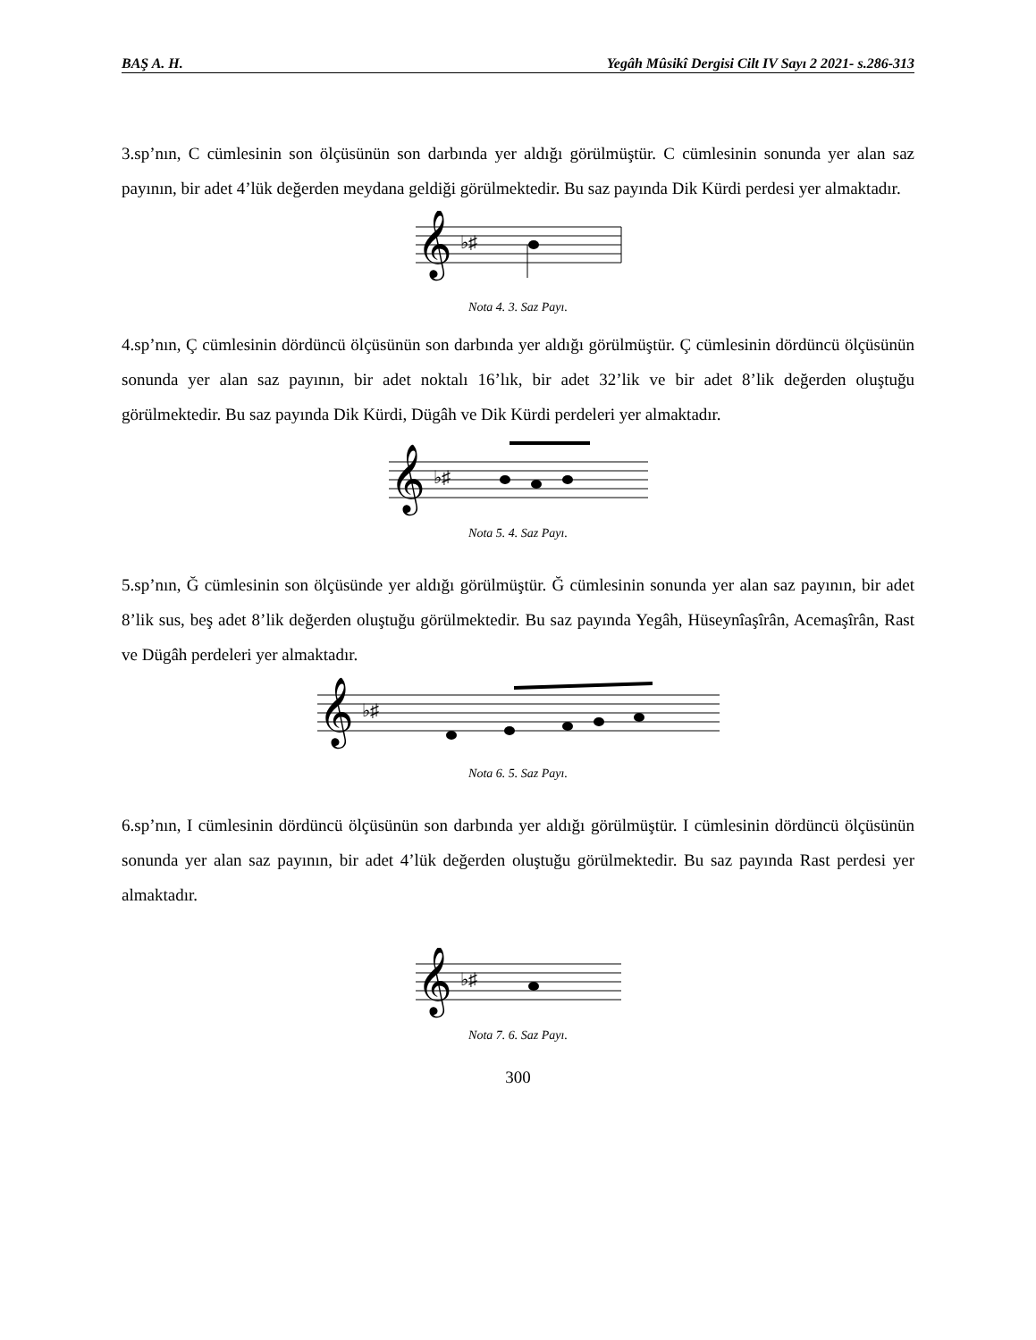BAŞ A. H. Yegâh Mûsikî Dergisi Cilt IV Sayı 2 2021- s.286-313
3.sp’nın, C cümlesinin son ölçüsünün son darbında yer aldığı görülmüştür. C cümlesinin sonunda yer alan saz payının, bir adet 4’lük değerden meydana geldiği görülmektedir. Bu saz payında Dik Kürdi perdesi yer almaktadır.
𝄞
♭♯
Nota 4. 3. Saz Payı.
4.sp’nın, Ç cümlesinin dördüncü ölçüsünün son darbında yer aldığı görülmüştür. Ç cümlesinin dördüncü ölçüsünün sonunda yer alan saz payının, bir adet noktalı 16’lık, bir adet 32’lik ve bir adet 8’lik değerden oluştuğu görülmektedir. Bu saz payında Dik Kürdi, Dügâh ve Dik Kürdi perdeleri yer almaktadır.
𝄞
♭♯
Nota 5. 4. Saz Payı.
5.sp’nın, Ğ cümlesinin son ölçüsünde yer aldığı görülmüştür. Ğ cümlesinin sonunda yer alan saz payının, bir adet 8’lik sus, beş adet 8’lik değerden oluştuğu görülmektedir. Bu saz payında Yegâh, Hüseynîaşîrân, Acemaşîrân, Rast ve Dügâh perdeleri yer almaktadır.
𝄞
♭♯
Nota 6. 5. Saz Payı.
6.sp’nın, I cümlesinin dördüncü ölçüsünün son darbında yer aldığı görülmüştür. I cümlesinin dördüncü ölçüsünün sonunda yer alan saz payının, bir adet 4’lük değerden oluştuğu görülmektedir. Bu saz payında Rast perdesi yer almaktadır.
𝄞
♭♯
Nota 7. 6. Saz Payı.
300